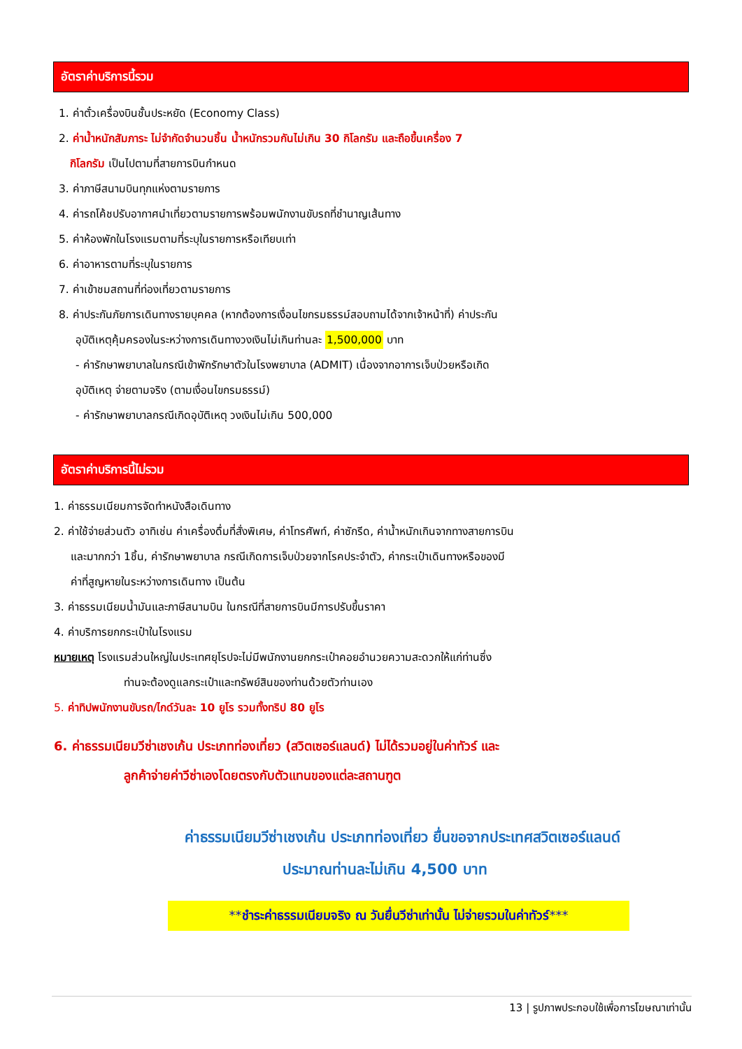อัตราค่าบริการนี้รวม
1. ค่าตั๋วเครื่องบินชั้นประหยัด (Economy Class)
2. ค่าน้ำหนักสัมภาระ ไม่จำกัดจำนวนชิ้น น้ำหนักรวมกันไม่เกิน 30 กิโลกรัม และถือขึ้นเครื่อง 7
กิโลกรัม เป็นไปตามที่สายการบินกำหนด
3. ค่าภาษีสนามบินทุกแห่งตามรายการ
4. ค่ารถโค้ชปรับอากาศนำเที่ยวตามรายการพร้อมพนักงานขับรถที่ชำนาญเส้นทาง
5. ค่าห้องพักในโรงแรมตามที่ระบุในรายการหรือเทียบเท่า
6. ค่าอาหารตามที่ระบุในรายการ
7. ค่าเข้าชมสถานที่ท่องเที่ยวตามรายการ
8. ค่าประกันภัยการเดินทางรายบุคคล (หากต้องการเงื่อนไขกรมธรรม์สอบถามได้จากเจ้าหน้าที่) ค่าประกัน
อุบัติเหตุคุ้มครองในระหว่างการเดินทางวงเงินไม่เกินท่านละ 1,500,000 บาท
- ค่ารักษาพยาบาลในกรณีเข้าพักรักษาตัวในโรงพยาบาล (ADMIT) เนื่องจากอาการเจ็บป่วยหรือเกิด
อุบัติเหตุ จ่ายตามจริง (ตามเงื่อนไขกรมธรรม์)
- ค่ารักษาพยาบาลกรณีเกิดอุบัติเหตุ วงเงินไม่เกิน 500,000
อัตราค่าบริการนี้ไม่รวม
1. ค่าธรรมเนียมการจัดทำหนังสือเดินทาง
2. ค่าใช้จ่ายส่วนตัว อาทิเช่น ค่าเครื่องดื่มที่สั่งพิเศษ, ค่าโทรศัพท์, ค่าซักรีด, ค่าน้ำหนักเกินจากทางสายการบิน
และมากกว่า 1ชิ้น, ค่ารักษาพยาบาล กรณีเกิดการเจ็บป่วยจากโรคประจำตัว, ค่ากระเป๋าเดินทางหรือของมี
ค่าที่สูญหายในระหว่างการเดินทาง เป็นต้น
3. ค่าธรรมเนียมน้ำมันและภาษีสนามบิน ในกรณีที่สายการบินมีการปรับขึ้นราคา
4. ค่าบริการยกกระเป๋าในโรงแรม
หมายเหตุ โรงแรมส่วนใหญ่ในประเทศยุโรปจะไม่มีพนักงานยกกระเป๋าคอยอำนวยความสะดวกให้แก่ท่านซึ่ง
ท่านจะต้องดูแลกระเป๋าและทรัพย์สินของท่านด้วยตัวท่านเอง
5. ค่าทิปพนักงานขับรถ/ไกด์วันละ 10 ยูโร รวมทั้งทริป 80 ยูโร
6. ค่าธรรมเนียมวีซ่าเชงเก้น ประเภทท่องเที่ยว (สวิตเซอร์แลนด์) ไม่ได้รวมอยู่ในค่าทัวร์ และ
ลูกค้าจ่ายค่าวีซ่าเองโดยตรงกับตัวแทนของแต่ละสถานฑูต
ค่าธรรมเนียมวีซ่าเชงเก้น ประเภทท่องเที่ยว ยื่นขอจากประเทศสวิตเซอร์แลนด์
ประมาณท่านละไม่เกิน 4,500 บาท
**ชำระค่าธรรมเนียมจริง ณ วันยื่นวีซ่าเท่านั้น ไม่จ่ายรวมในค่าทัวร์***
13 | รูปภาพประกอบใช้เพื่อการโฆษณาเท่านั้น